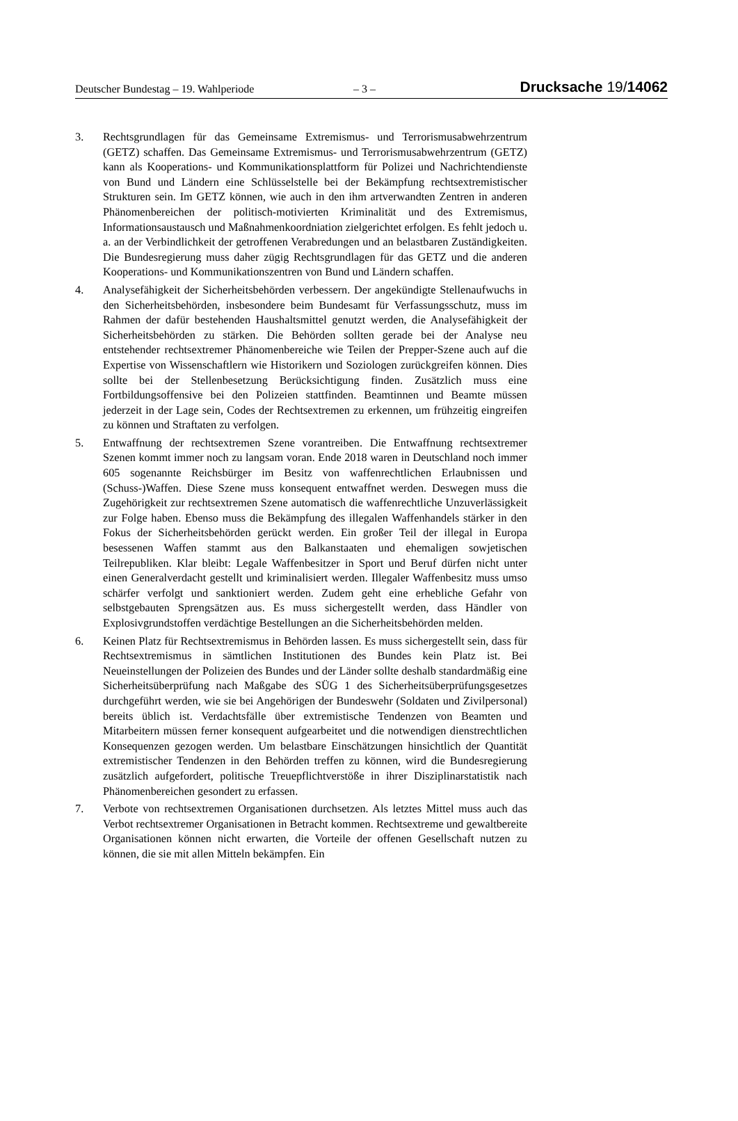Deutscher Bundestag – 19. Wahlperiode
– 3 –
Drucksache 19/14062
3. Rechtsgrundlagen für das Gemeinsame Extremismus- und Terrorismusabwehrzentrum (GETZ) schaffen. Das Gemeinsame Extremismus- und Terrorismusabwehrzentrum (GETZ) kann als Kooperations- und Kommunikationsplattform für Polizei und Nachrichtendienste von Bund und Ländern eine Schlüsselstelle bei der Bekämpfung rechtsextremistischer Strukturen sein. Im GETZ können, wie auch in den ihm artverwandten Zentren in anderen Phänomenbereichen der politisch-motivierten Kriminalität und des Extremismus, Informationsaustausch und Maßnahmenkoordniation zielgerichtet erfolgen. Es fehlt jedoch u. a. an der Verbindlichkeit der getroffenen Verabredungen und an belastbaren Zuständigkeiten. Die Bundesregierung muss daher zügig Rechtsgrundlagen für das GETZ und die anderen Kooperations- und Kommunikationszentren von Bund und Ländern schaffen.
4. Analysefähigkeit der Sicherheitsbehörden verbessern. Der angekündigte Stellenaufwuchs in den Sicherheitsbehörden, insbesondere beim Bundesamt für Verfassungsschutz, muss im Rahmen der dafür bestehenden Haushaltsmittel genutzt werden, die Analysefähigkeit der Sicherheitsbehörden zu stärken. Die Behörden sollten gerade bei der Analyse neu entstehender rechtsextremer Phänomenbereiche wie Teilen der Prepper-Szene auch auf die Expertise von Wissenschaftlern wie Historikern und Soziologen zurückgreifen können. Dies sollte bei der Stellenbesetzung Berücksichtigung finden. Zusätzlich muss eine Fortbildungsoffensive bei den Polizeien stattfinden. Beamtinnen und Beamte müssen jederzeit in der Lage sein, Codes der Rechtsextremen zu erkennen, um frühzeitig eingreifen zu können und Straftaten zu verfolgen.
5. Entwaffnung der rechtsextremen Szene vorantreiben. Die Entwaffnung rechtsextremer Szenen kommt immer noch zu langsam voran. Ende 2018 waren in Deutschland noch immer 605 sogenannte Reichsbürger im Besitz von waffenrechtlichen Erlaubnissen und (Schuss-)Waffen. Diese Szene muss konsequent entwaffnet werden. Deswegen muss die Zugehörigkeit zur rechtsextremen Szene automatisch die waffenrechtliche Unzuverlässigkeit zur Folge haben. Ebenso muss die Bekämpfung des illegalen Waffenhandels stärker in den Fokus der Sicherheitsbehörden gerückt werden. Ein großer Teil der illegal in Europa besessenen Waffen stammt aus den Balkanstaaten und ehemaligen sowjetischen Teilrepubliken. Klar bleibt: Legale Waffenbesitzer in Sport und Beruf dürfen nicht unter einen Generalverdacht gestellt und kriminalisiert werden. Illegaler Waffenbesitz muss umso schärfer verfolgt und sanktioniert werden. Zudem geht eine erhebliche Gefahr von selbstgebauten Sprengsätzen aus. Es muss sichergestellt werden, dass Händler von Explosivgrundstoffen verdächtige Bestellungen an die Sicherheitsbehörden melden.
6. Keinen Platz für Rechtsextremismus in Behörden lassen. Es muss sichergestellt sein, dass für Rechtsextremismus in sämtlichen Institutionen des Bundes kein Platz ist. Bei Neueinstellungen der Polizeien des Bundes und der Länder sollte deshalb standardmäßig eine Sicherheitsüberprüfung nach Maßgabe des SÜG 1 des Sicherheitsüberprüfungsgesetzes durchgeführt werden, wie sie bei Angehörigen der Bundeswehr (Soldaten und Zivilpersonal) bereits üblich ist. Verdachtsfälle über extremistische Tendenzen von Beamten und Mitarbeitern müssen ferner konsequent aufgearbeitet und die notwendigen dienstrechtlichen Konsequenzen gezogen werden. Um belastbare Einschätzungen hinsichtlich der Quantität extremistischer Tendenzen in den Behörden treffen zu können, wird die Bundesregierung zusätzlich aufgefordert, politische Treuepflichtverstöße in ihrer Disziplinarstatistik nach Phänomenbereichen gesondert zu erfassen.
7. Verbote von rechtsextremen Organisationen durchsetzen. Als letztes Mittel muss auch das Verbot rechtsextremer Organisationen in Betracht kommen. Rechtsextreme und gewaltbereite Organisationen können nicht erwarten, die Vorteile der offenen Gesellschaft nutzen zu können, die sie mit allen Mitteln bekämpfen. Ein